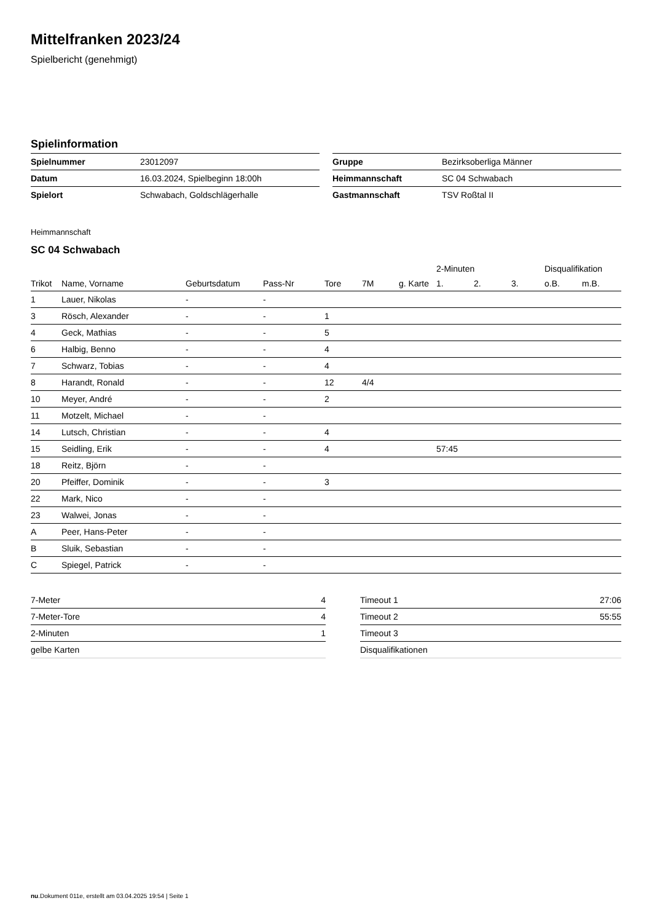Mittelfranken 2023/24
Spielbericht (genehmigt)
Spielinformation
| Spielnummer | 23012097 |
| Datum | 16.03.2024, Spielbeginn 18:00h |
| Spielort | Schwabach, Goldschlägerhalle |
| Gruppe | Bezirksoberliga Männer |
| Heimmannschaft | SC 04 Schwabach |
| Gastmannschaft | TSV Roßtal II |
Heimmannschaft
SC 04 Schwabach
| | | | | | | | 2-Minuten | | | Disqualifikation | |
| --- | --- | --- | --- | --- | --- | --- | --- | --- | --- | --- | --- |
| Trikot | Name, Vorname | Geburtsdatum | Pass-Nr | Tore | 7M | g. Karte | 1. | 2. | 3. | o.B. | m.B. |
| 1 | Lauer, Nikolas | - | - | | | | | | | | |
| 3 | Rösch, Alexander | - | - | 1 | | | | | | | |
| 4 | Geck, Mathias | - | - | 5 | | | | | | | |
| 6 | Halbig, Benno | - | - | 4 | | | | | | | |
| 7 | Schwarz, Tobias | - | - | 4 | | | | | | | |
| 8 | Harandt, Ronald | - | - | 12 | 4/4 | | | | | | |
| 10 | Meyer, André | - | - | 2 | | | | | | | |
| 11 | Motzelt, Michael | - | - | | | | | | | | |
| 14 | Lutsch, Christian | - | - | 4 | | | | | | | |
| 15 | Seidling, Erik | - | - | 4 | | | 57:45 | | | | |
| 18 | Reitz, Björn | - | - | | | | | | | | |
| 20 | Pfeiffer, Dominik | - | - | 3 | | | | | | | |
| 22 | Mark, Nico | - | - | | | | | | | | |
| 23 | Walwei, Jonas | - | - | | | | | | | | |
| A | Peer, Hans-Peter | - | - | | | | | | | | |
| B | Sluik, Sebastian | - | - | | | | | | | | |
| C | Spiegel, Patrick | - | - | | | | | | | | |
| 7-Meter | 4 |
| 7-Meter-Tore | 4 |
| 2-Minuten | 1 |
| gelbe Karten | |
| Timeout 1 | 27:06 |
| Timeout 2 | 55:55 |
| Timeout 3 | |
| Disqualifikationen | |
nu.Dokument 011e, erstellt am 03.04.2025 19:54 | Seite 1